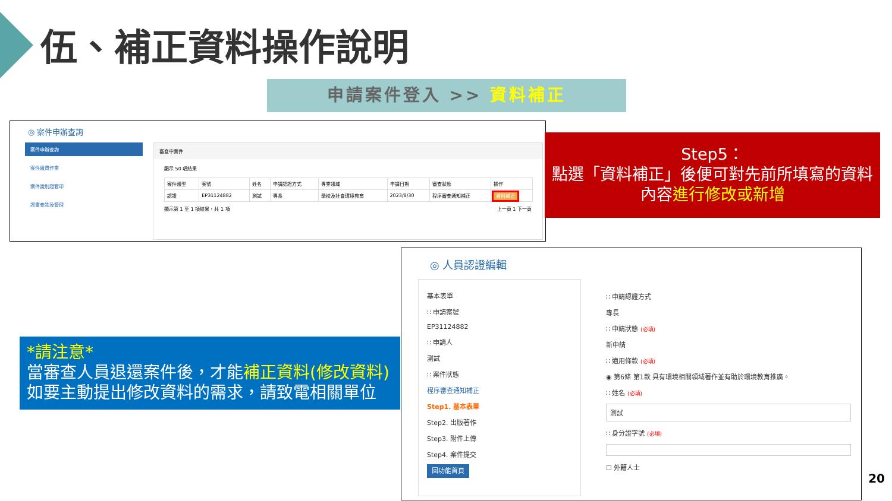伍、補正資料操作說明
申請案件登入 >> 資料補正
◎ 案件申辦查詢
案件申辦查詢
案件繳費作業
案件識別證套印
證書查詢及管理
審查中案件
顯示 50 項結果
| 案件類型 | 案號 | 姓名 | 申請認證方式 | 專業領域 | 申請日期 | 審查狀態 | 操作 |
| --- | --- | --- | --- | --- | --- | --- | --- |
| 認證 | EP31124882 | 測試 | 專長 | 學校及社會環境教育 | 2023/8/30 | 程序審查通知補正 | 資料補正 |
顯示第 1 至 1 項結果，共 1 項 上一頁 1 下一頁
Step5：
點選「資料補正」後便可對先前所填寫的資料內容進行修改或新增
*請注意*
當審查人員退還案件後，才能補正資料(修改資料)
如要主動提出修改資料的需求，請致電相關單位
◎ 人員認證編輯
基本表單
∷ 申請案號
EP31124882
∷ 申請人
測試
∷ 案件狀態
程序審查通知補正
Step1. 基本表單
Step2. 出版著作
Step3. 附件上傳
Step4. 案件提交
回功能首頁
∷ 申請認證方式
專長
∷ 申請狀態 (必填)
新申請
∷ 適用條款 (必填)
◉ 第6條 第1款 具有環境相關領域著作並有助於環境教育推廣。
∷ 姓名 (必填)
測試
∷ 身分證字號 (必填)
☐ 外籍人士
20